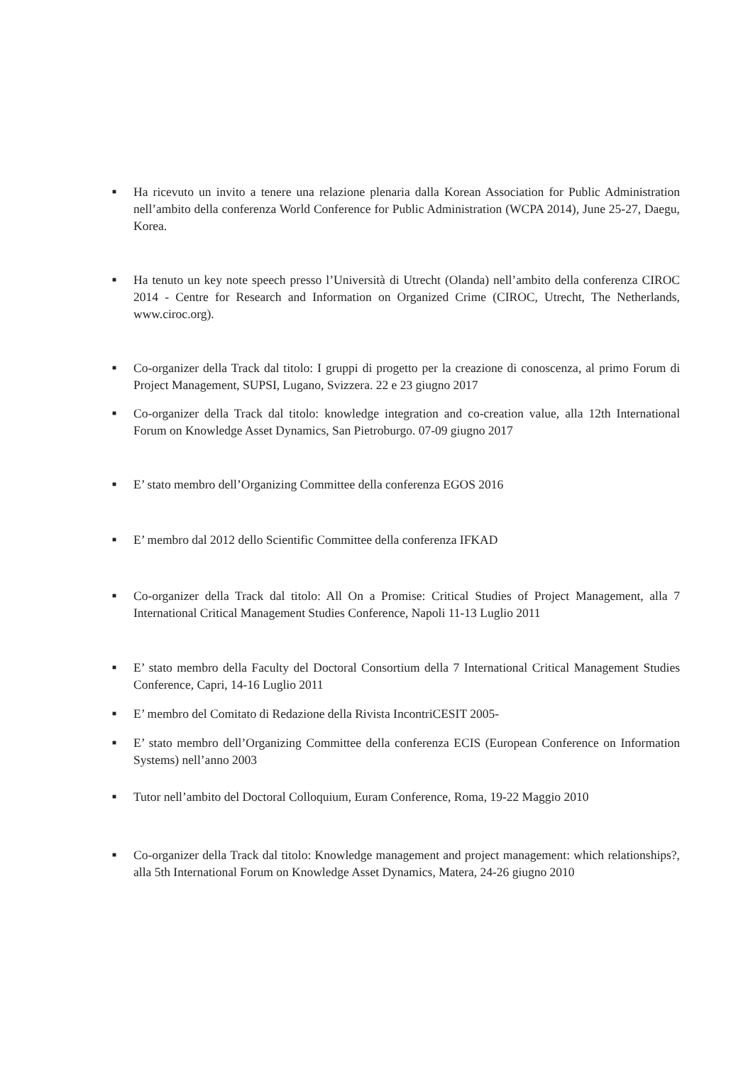■ Ha ricevuto un invito a tenere una relazione plenaria dalla Korean Association for Public Administration nell’ambito della conferenza World Conference for Public Administration (WCPA 2014), June 25-27, Daegu, Korea.
■ Ha tenuto un key note speech presso l’Università di Utrecht (Olanda) nell’ambito della conferenza CIROC 2014 - Centre for Research and Information on Organized Crime (CIROC, Utrecht, The Netherlands, www.ciroc.org).
■ Co-organizer della Track dal titolo: I gruppi di progetto per la creazione di conoscenza, al primo Forum di Project Management, SUPSI, Lugano, Svizzera. 22 e 23 giugno 2017
■ Co-organizer della Track dal titolo: knowledge integration and co-creation value, alla 12th International Forum on Knowledge Asset Dynamics, San Pietroburgo. 07-09 giugno 2017
■ E’ stato membro dell’Organizing Committee della conferenza EGOS 2016
■ E’ membro dal 2012 dello Scientific Committee della conferenza IFKAD
■ Co-organizer della Track dal titolo: All On a Promise: Critical Studies of Project Management, alla 7 International Critical Management Studies Conference, Napoli 11-13 Luglio 2011
■ E’ stato membro della Faculty del Doctoral Consortium della 7 International Critical Management Studies Conference, Capri, 14-16 Luglio 2011
■ E’ membro del Comitato di Redazione della Rivista IncontriCESIT 2005-
■ E’ stato membro dell’Organizing Committee della conferenza ECIS (European Conference on Information Systems) nell’anno 2003
■ Tutor nell’ambito del Doctoral Colloquium, Euram Conference, Roma, 19-22 Maggio 2010
■ Co-organizer della Track dal titolo: Knowledge management and project management: which relationships?, alla 5th International Forum on Knowledge Asset Dynamics, Matera, 24-26 giugno 2010